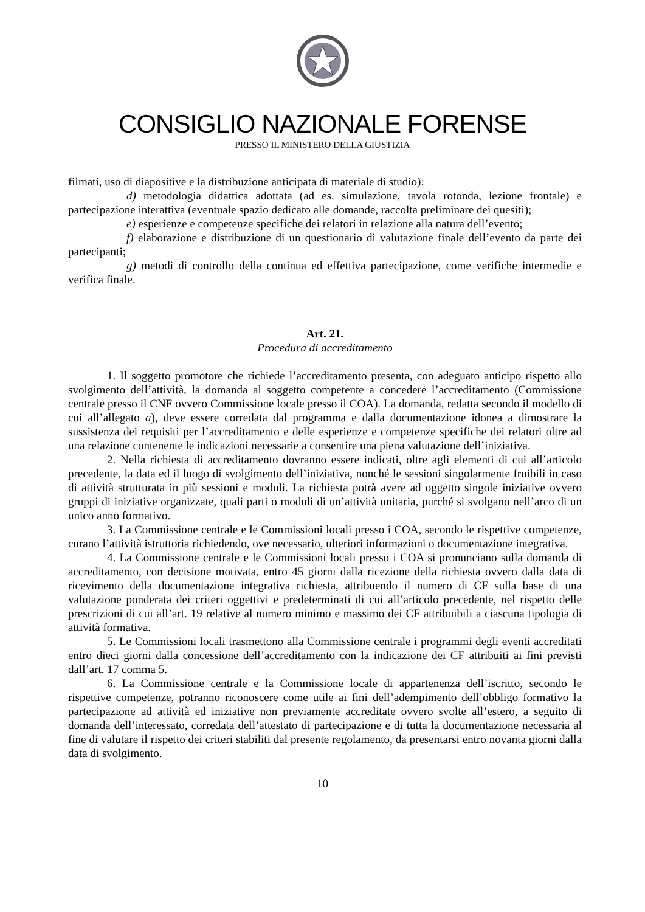CONSIGLIO NAZIONALE FORENSE
PRESSO IL MINISTERO DELLA GIUSTIZIA
filmati, uso di diapositive e la distribuzione anticipata di materiale di studio);
d) metodologia didattica adottata (ad es. simulazione, tavola rotonda, lezione frontale) e partecipazione interattiva (eventuale spazio dedicato alle domande, raccolta preliminare dei quesiti);
e) esperienze e competenze specifiche dei relatori in relazione alla natura dell’evento;
f) elaborazione e distribuzione di un questionario di valutazione finale dell’evento da parte dei partecipanti;
g) metodi di controllo della continua ed effettiva partecipazione, come verifiche intermedie e verifica finale.
Art. 21.
Procedura di accreditamento
1. Il soggetto promotore che richiede l’accreditamento presenta, con adeguato anticipo rispetto allo svolgimento dell’attività, la domanda al soggetto competente a concedere l’accreditamento (Commissione centrale presso il CNF ovvero Commissione locale presso il COA). La domanda, redatta secondo il modello di cui all’allegato a), deve essere corredata dal programma e dalla documentazione idonea a dimostrare la sussistenza dei requisiti per l’accreditamento e delle esperienze e competenze specifiche dei relatori oltre ad una relazione contenente le indicazioni necessarie a consentire una piena valutazione dell’iniziativa.
2. Nella richiesta di accreditamento dovranno essere indicati, oltre agli elementi di cui all’articolo precedente, la data ed il luogo di svolgimento dell’iniziativa, nonché le sessioni singolarmente fruibili in caso di attività strutturata in più sessioni e moduli. La richiesta potrà avere ad oggetto singole iniziative ovvero gruppi di iniziative organizzate, quali parti o moduli di un’attività unitaria, purché si svolgano nell’arco di un unico anno formativo.
3. La Commissione centrale e le Commissioni locali presso i COA, secondo le rispettive competenze, curano l’attività istruttoria richiedendo, ove necessario, ulteriori informazioni o documentazione integrativa.
4. La Commissione centrale e le Commissioni locali presso i COA si pronunciano sulla domanda di accreditamento, con decisione motivata, entro 45 giorni dalla ricezione della richiesta ovvero dalla data di ricevimento della documentazione integrativa richiesta, attribuendo il numero di CF sulla base di una valutazione ponderata dei criteri oggettivi e predeterminati di cui all’articolo precedente, nel rispetto delle prescrizioni di cui all’art. 19 relative al numero minimo e massimo dei CF attribuibili a ciascuna tipologia di attività formativa.
5. Le Commissioni locali trasmettono alla Commissione centrale i programmi degli eventi accreditati entro dieci giorni dalla concessione dell’accreditamento con la indicazione dei CF attribuiti ai fini previsti dall’art. 17 comma 5.
6. La Commissione centrale e la Commissione locale di appartenenza dell’iscritto, secondo le rispettive competenze, potranno riconoscere come utile ai fini dell’adempimento dell’obbligo formativo la partecipazione ad attività ed iniziative non previamente accreditate ovvero svolte all’estero, a seguito di domanda dell’interessato, corredata dell’attestato di partecipazione e di tutta la documentazione necessaria al fine di valutare il rispetto dei criteri stabiliti dal presente regolamento, da presentarsi entro novanta giorni dalla data di svolgimento.
10